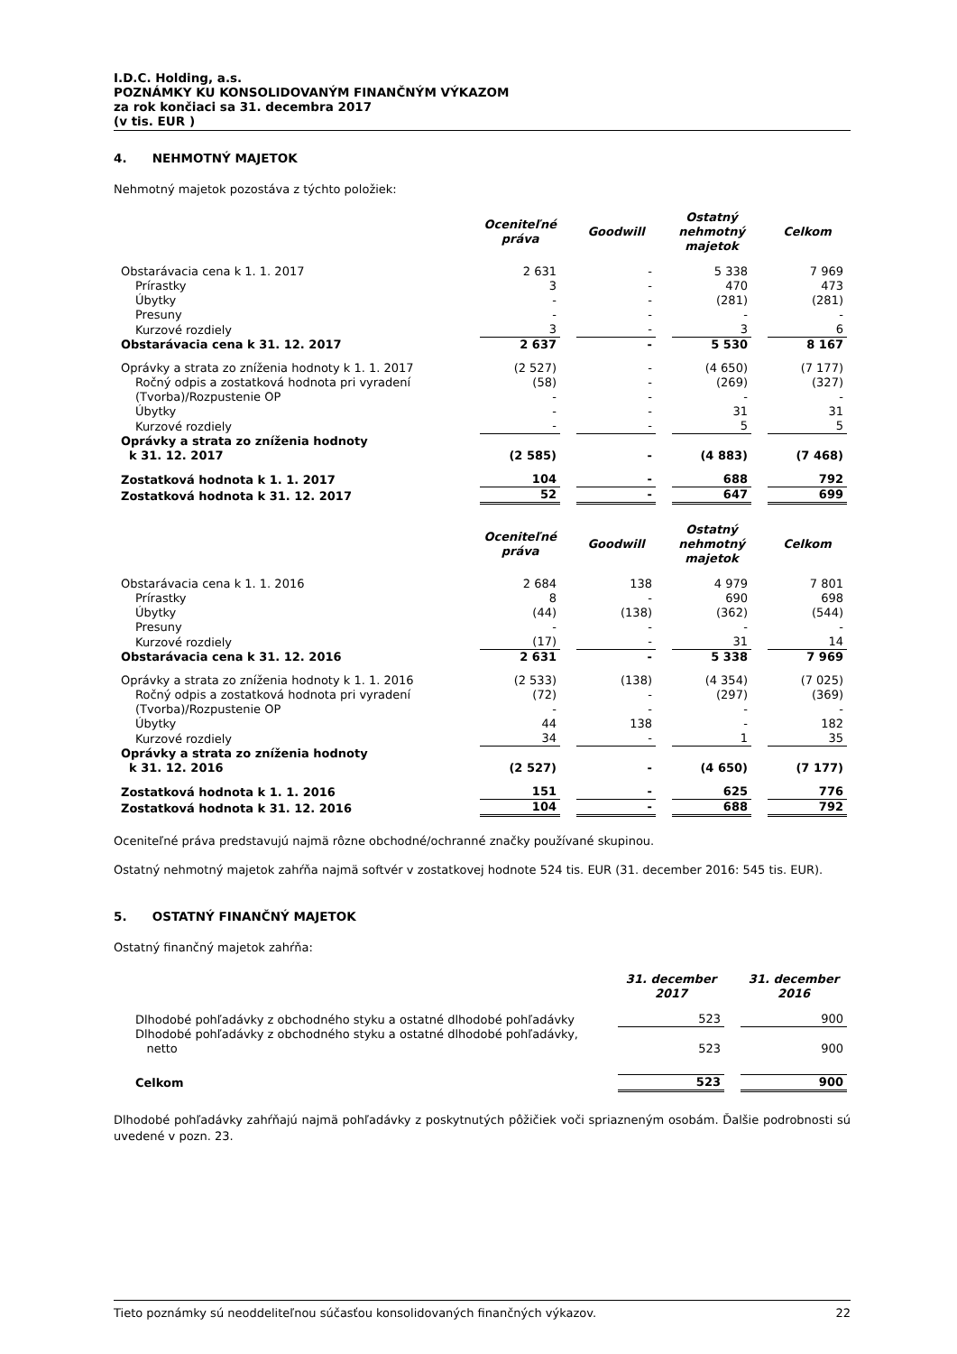I.D.C. Holding, a.s.
POZNÁMKY KU KONSOLIDOVANÝM FINANČNÝM VÝKAZOM
za rok končiaci sa 31. decembra 2017
(v tis. EUR )
4. NEHMOTNÝ MAJETOK
Nehmotný majetok pozostáva z týchto položiek:
| | Oceniteľné práva | Goodwill | Ostatný nehmotný majetok | Celkom |
| --- | --- | --- | --- | --- |
| Obstarávacia cena k 1. 1. 2017 | 2 631 | - | 5 338 | 7 969 |
| Prírastky | 3 | - | 470 | 473 |
| Úbytky | - | - | (281) | (281) |
| Presuny | - | - | - | - |
| Kurzové rozdiely | 3 | - | 3 | 6 |
| Obstarávacia cena k 31. 12. 2017 | 2 637 | - | 5 530 | 8 167 |
| Oprávky a strata zo zníženia hodnoty k 1. 1. 2017 | (2 527) | - | (4 650) | (7 177) |
| Ročný odpis a zostatková hodnota pri vyradení | (58) | - | (269) | (327) |
| (Tvorba)/Rozpustenie OP | - | - | - | - |
| Úbytky | - | - | 31 | 31 |
| Kurzové rozdiely | - | - | 5 | 5 |
| Oprávky a strata zo zníženia hodnoty k 31. 12. 2017 | (2 585) | - | (4 883) | (7 468) |
| Zostatková hodnota k 1. 1. 2017 | 104 | - | 688 | 792 |
| Zostatková hodnota k 31. 12. 2017 | 52 | - | 647 | 699 |
| | Oceniteľné práva | Goodwill | Ostatný nehmotný majetok | Celkom |
| Obstarávacia cena k 1. 1. 2016 | 2 684 | 138 | 4 979 | 7 801 |
| Prírastky | 8 | - | 690 | 698 |
| Úbytky | (44) | (138) | (362) | (544) |
| Presuny | - | - | - | - |
| Kurzové rozdiely | (17) | - | 31 | 14 |
| Obstarávacia cena k 31. 12. 2016 | 2 631 | - | 5 338 | 7 969 |
| Oprávky a strata zo zníženia hodnoty k 1. 1. 2016 | (2 533) | (138) | (4 354) | (7 025) |
| Ročný odpis a zostatková hodnota pri vyradení | (72) | - | (297) | (369) |
| (Tvorba)/Rozpustenie OP | - | - | - | - |
| Úbytky | 44 | 138 | - | 182 |
| Kurzové rozdiely | 34 | - | 1 | 35 |
| Oprávky a strata zo zníženia hodnoty k 31. 12. 2016 | (2 527) | - | (4 650) | (7 177) |
| Zostatková hodnota k 1. 1. 2016 | 151 | - | 625 | 776 |
| Zostatková hodnota k 31. 12. 2016 | 104 | - | 688 | 792 |
Oceniteľné práva predstavujú najmä rôzne obchodné/ochranné značky používané skupinou.
Ostatný nehmotný majetok zahŕňa najmä softvér v zostatkovej hodnote 524 tis. EUR (31. december 2016: 545 tis. EUR).
5. OSTATNÝ FINANČNÝ MAJETOK
Ostatný finančný majetok zahŕňa:
| | 31. december 2017 | 31. december 2016 |
| --- | --- | --- |
| Dlhodobé pohľadávky z obchodného styku a ostatné dlhodobé pohľadávky | 523 | 900 |
| Dlhodobé pohľadávky z obchodného styku a ostatné dlhodobé pohľadávky, netto | 523 | 900 |
| Celkom | 523 | 900 |
Dlhodobé pohľadávky zahŕňajú najmä pohľadávky z poskytnutých pôžičiek voči spriazneným osobám. Ďalšie podrobnosti sú uvedené v pozn. 23.
Tieto poznámky sú neoddeliteľnou súčasťou konsolidovaných finančných výkazov. 22